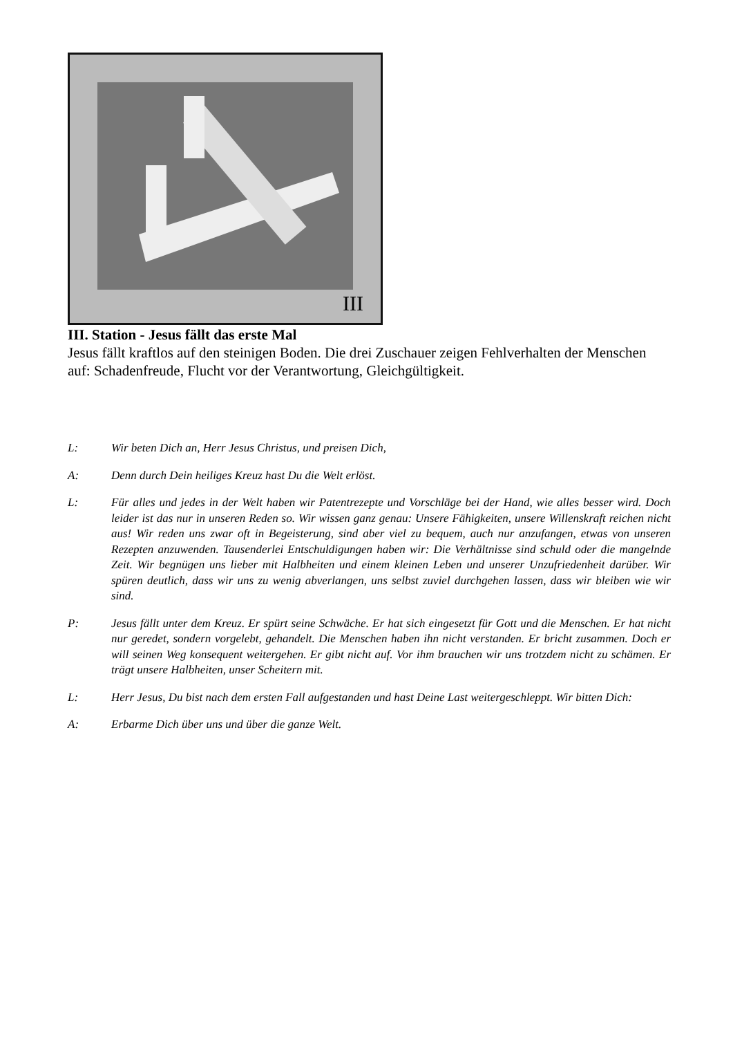III
III. Station - Jesus fällt das erste Mal
Jesus fällt kraftlos auf den steinigen Boden. Die drei Zuschauer zeigen Fehlverhalten der Menschen auf: Schadenfreude, Flucht vor der Verantwortung, Gleichgültigkeit.
L: Wir beten Dich an, Herr Jesus Christus, und preisen Dich,
A: Denn durch Dein heiliges Kreuz hast Du die Welt erlöst.
L: Für alles und jedes in der Welt haben wir Patentrezepte und Vorschläge bei der Hand, wie alles besser wird. Doch leider ist das nur in unseren Reden so. Wir wissen ganz genau: Unsere Fähigkeiten, unsere Willenskraft reichen nicht aus! Wir reden uns zwar oft in Begeisterung, sind aber viel zu bequem, auch nur anzufangen, etwas von unseren Rezepten anzuwenden. Tausenderlei Entschuldigungen haben wir: Die Verhältnisse sind schuld oder die mangelnde Zeit. Wir begnügen uns lieber mit Halbheiten und einem kleinen Leben und unserer Unzufriedenheit darüber. Wir spüren deutlich, dass wir uns zu wenig abverlangen, uns selbst zuviel durchgehen lassen, dass wir bleiben wie wir sind.
P: Jesus fällt unter dem Kreuz. Er spürt seine Schwäche. Er hat sich eingesetzt für Gott und die Menschen. Er hat nicht nur geredet, sondern vorgelebt, gehandelt. Die Menschen haben ihn nicht verstanden. Er bricht zusammen. Doch er will seinen Weg konsequent weitergehen. Er gibt nicht auf. Vor ihm brauchen wir uns trotzdem nicht zu schämen. Er trägt unsere Halbheiten, unser Scheitern mit.
L: Herr Jesus, Du bist nach dem ersten Fall aufgestanden und hast Deine Last weitergeschleppt. Wir bitten Dich:
A: Erbarme Dich über uns und über die ganze Welt.